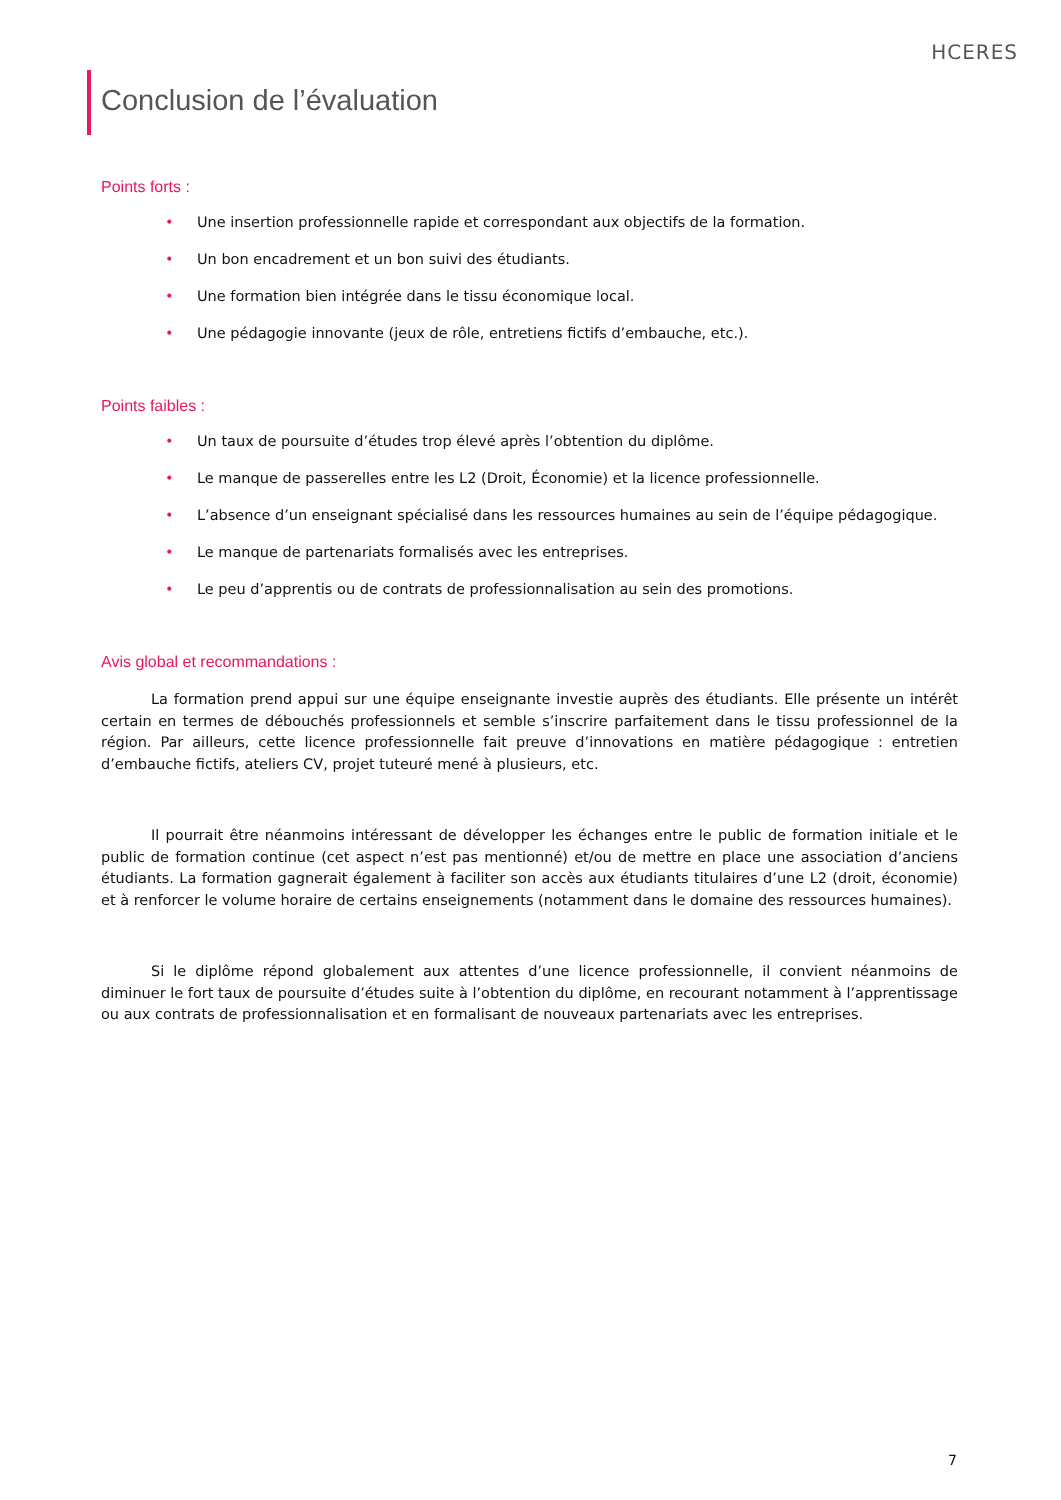HCERES
Conclusion de l’évaluation
Points forts :
• Une insertion professionnelle rapide et correspondant aux objectifs de la formation.
• Un bon encadrement et un bon suivi des étudiants.
• Une formation bien intégrée dans le tissu économique local.
• Une pédagogie innovante (jeux de rôle, entretiens fictifs d’embauche, etc.).
Points faibles :
• Un taux de poursuite d’études trop élevé après l’obtention du diplôme.
• Le manque de passerelles entre les L2 (Droit, Économie) et la licence professionnelle.
• L’absence d’un enseignant spécialisé dans les ressources humaines au sein de l’équipe pédagogique.
• Le manque de partenariats formalisés avec les entreprises.
• Le peu d’apprentis ou de contrats de professionnalisation au sein des promotions.
Avis global et recommandations :
La formation prend appui sur une équipe enseignante investie auprès des étudiants. Elle présente un intérêt certain en termes de débouchés professionnels et semble s’inscrire parfaitement dans le tissu professionnel de la région. Par ailleurs, cette licence professionnelle fait preuve d’innovations en matière pédagogique : entretien d’embauche fictifs, ateliers CV, projet tuteuré mené à plusieurs, etc.
Il pourrait être néanmoins intéressant de développer les échanges entre le public de formation initiale et le public de formation continue (cet aspect n’est pas mentionné) et/ou de mettre en place une association d’anciens étudiants. La formation gagnerait également à faciliter son accès aux étudiants titulaires d’une L2 (droit, économie) et à renforcer le volume horaire de certains enseignements (notamment dans le domaine des ressources humaines).
Si le diplôme répond globalement aux attentes d’une licence professionnelle, il convient néanmoins de diminuer le fort taux de poursuite d’études suite à l’obtention du diplôme, en recourant notamment à l’apprentissage ou aux contrats de professionnalisation et en formalisant de nouveaux partenariats avec les entreprises.
7